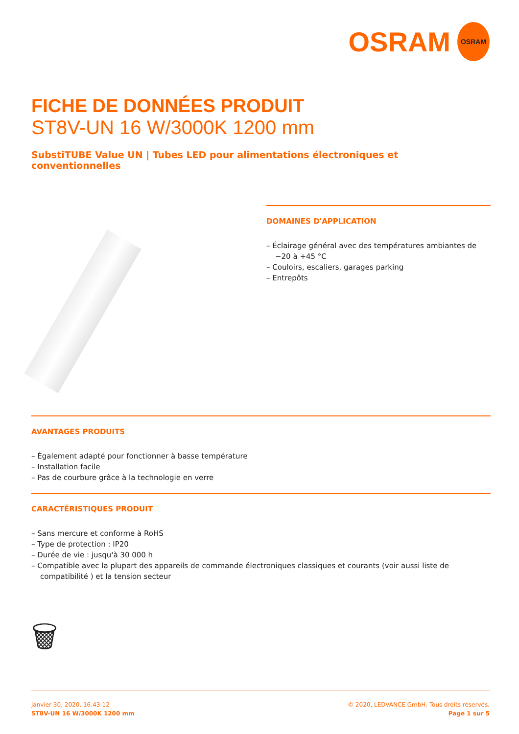OSRAM
OSRAM
FICHE DE DONNÉES PRODUIT
ST8V-UN 16 W/3000K 1200 mm
SubstiTUBE Value UN | Tubes LED pour alimentations électroniques et conventionnelles
DOMAINES D'APPLICATION
– Éclairage général avec des températures ambiantes de −20 à +45 °C
– Couloirs, escaliers, garages parking
– Entrepôts
AVANTAGES PRODUITS
– Également adapté pour fonctionner à basse température
– Installation facile
– Pas de courbure grâce à la technologie en verre
CARACTÉRISTIQUES PRODUIT
– Sans mercure et conforme à RoHS
– Type de protection : IP20
– Durée de vie : jusqu'à 30 000 h
– Compatible avec la plupart des appareils de commande électroniques classiques et courants (voir aussi liste de compatibilité ) et la tension secteur
🗑
janvier 30, 2020, 16:43:12
ST8V-UN 16 W/3000K 1200 mm
© 2020, LEDVANCE GmbH. Tous droits réservés.
Page 1 sur 5